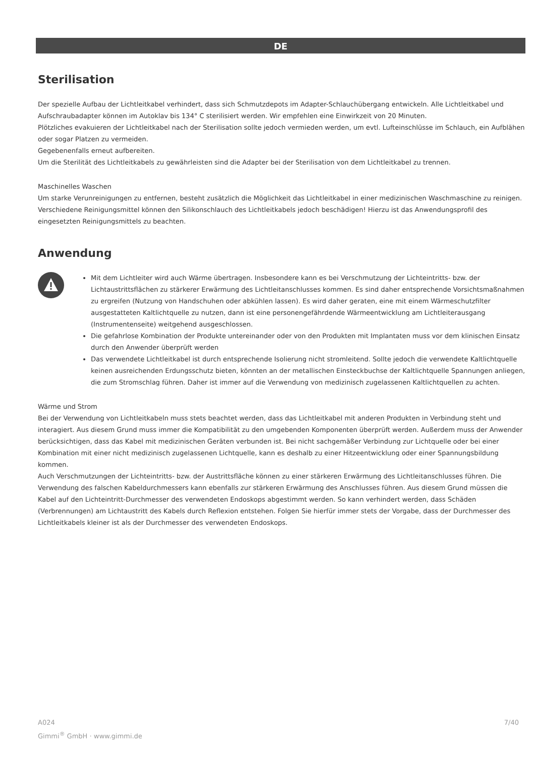DE
Sterilisation
Der spezielle Aufbau der Lichtleitkabel verhindert, dass sich Schmutzdepots im Adapter-Schlauchübergang entwickeln. Alle Lichtleitkabel und Aufschraubadapter können im Autoklav bis 134° C sterilisiert werden. Wir empfehlen eine Einwirkzeit von 20 Minuten.
Plötzliches evakuieren der Lichtleitkabel nach der Sterilisation sollte jedoch vermieden werden, um evtl. Lufteinschlüsse im Schlauch, ein Aufblähen oder sogar Platzen zu vermeiden.
Gegebenenfalls erneut aufbereiten.
Um die Sterilität des Lichtleitkabels zu gewährleisten sind die Adapter bei der Sterilisation von dem Lichtleitkabel zu trennen.
Maschinelles Waschen
Um starke Verunreinigungen zu entfernen, besteht zusätzlich die Möglichkeit das Lichtleitkabel in einer medizinischen Waschmaschine zu reinigen. Verschiedene Reinigungsmittel können den Silikonschlauch des Lichtleitkabels jedoch beschädigen! Hierzu ist das Anwendungsprofil des eingesetzten Reinigungsmittels zu beachten.
Anwendung
Mit dem Lichtleiter wird auch Wärme übertragen. Insbesondere kann es bei Verschmutzung der Lichteintritts- bzw. der Lichtaustrittsflächen zu stärkerer Erwärmung des Lichtleitanschlusses kommen. Es sind daher entsprechende Vorsichtsmaßnahmen zu ergreifen (Nutzung von Handschuhen oder abkühlen lassen). Es wird daher geraten, eine mit einem Wärmeschutzfilter ausgestatteten Kaltlichtquelle zu nutzen, dann ist eine personengefährdende Wärmeentwicklung am Lichtleiterausgang (Instrumentenseite) weitgehend ausgeschlossen.
Die gefahrlose Kombination der Produkte untereinander oder von den Produkten mit Implantaten muss vor dem klinischen Einsatz durch den Anwender überprüft werden
Das verwendete Lichtleitkabel ist durch entsprechende Isolierung nicht stromleitend. Sollte jedoch die verwendete Kaltlichtquelle keinen ausreichenden Erdungsschutz bieten, könnten an der metallischen Einsteckbuchse der Kaltlichtquelle Spannungen anliegen, die zum Stromschlag führen. Daher ist immer auf die Verwendung von medizinisch zugelassenen Kaltlichtquellen zu achten.
Wärme und Strom
Bei der Verwendung von Lichtleitkabeln muss stets beachtet werden, dass das Lichtleitkabel mit anderen Produkten in Verbindung steht und interagiert. Aus diesem Grund muss immer die Kompatibilität zu den umgebenden Komponenten überprüft werden. Außerdem muss der Anwender berücksichtigen, dass das Kabel mit medizinischen Geräten verbunden ist. Bei nicht sachgemäßer Verbindung zur Lichtquelle oder bei einer Kombination mit einer nicht medizinisch zugelassenen Lichtquelle, kann es deshalb zu einer Hitzeentwicklung oder einer Spannungsbildung kommen.
Auch Verschmutzungen der Lichteintritts- bzw. der Austrittsfläche können zu einer stärkeren Erwärmung des Lichtleitanschlusses führen. Die Verwendung des falschen Kabeldurchmessers kann ebenfalls zur stärkeren Erwärmung des Anschlusses führen. Aus diesem Grund müssen die Kabel auf den Lichteintritt-Durchmesser des verwendeten Endoskops abgestimmt werden. So kann verhindert werden, dass Schäden (Verbrennungen) am Lichtaustritt des Kabels durch Reflexion entstehen. Folgen Sie hierfür immer stets der Vorgabe, dass der Durchmesser des Lichtleitkabels kleiner ist als der Durchmesser des verwendeten Endoskops.
A024
Gimmi<sup>®</sup> GmbH · www.gimmi.de
7/40